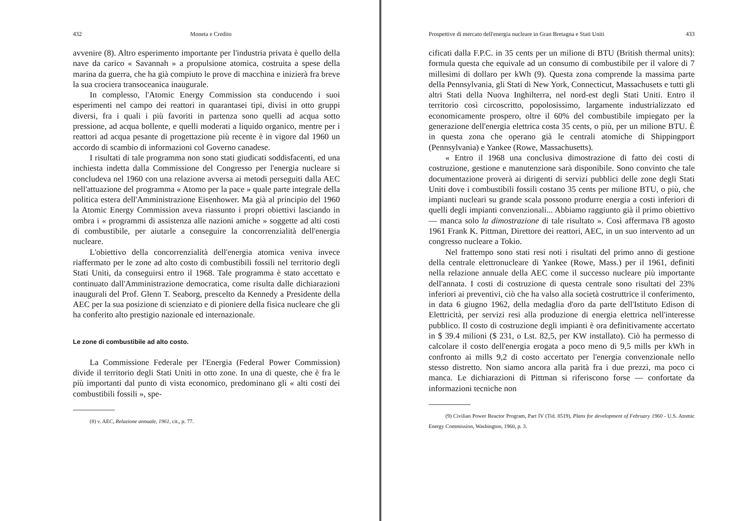432 Moneta e Credito
avvenire (8). Altro esperimento importante per l'industria privata è quello della nave da carico « Savannah » a propulsione atomica, costruita a spese della marina da guerra, che ha già compiuto le prove di macchina e inizierà fra breve la sua crociera transoceanica inaugurale.
In complesso, l'Atomic Energy Commission sta conducendo i suoi esperimenti nel campo dei reattori in quarantasei tipi, divisi in otto gruppi diversi, fra i quali i più favoriti in partenza sono quelli ad acqua sotto pressione, ad acqua bollente, e quelli moderati a liquido organico, mentre per i reattori ad acqua pesante di progettazione più recente è in vigore dal 1960 un accordo di scambio di informazioni col Governo canadese.
I risultati di tale programma non sono stati giudicati soddisfacenti, ed una inchiesta indetta dalla Commissione del Congresso per l'energia nucleare si concludeva nel 1960 con una relazione avversa ai metodi perseguiti dalla AEC nell'attuazione del programma « Atomo per la pace » quale parte integrale della politica estera dell'Amministrazione Eisenhower. Ma già al principio del 1960 la Atomic Energy Commission aveva riassunto i propri obiettivi lasciando in ombra i « programmi di assistenza alle nazioni amiche » soggette ad alti costi di combustibile, per aiutarle a conseguire la concorrenzialità dell'energia nucleare.
L'obiettivo della concorrenzialità dell'energia atomica veniva invece riaffermato per le zone ad alto costo di combustibili fossili nel territorio degli Stati Uniti, da conseguirsi entro il 1968. Tale programma è stato accettato e continuato dall'Amministrazione democratica, come risulta dalle dichiarazioni inaugurali del Prof. Glenn T. Seaborg, prescelto da Kennedy a Presidente della AEC per la sua posizione di scienziato e di pioniere della fisica nucleare che gli ha conferito alto prestigio nazionale ed internazionale.
Le zone di combustibile ad alto costo.
La Commissione Federale per l'Energia (Federal Power Commission) divide il territorio degli Stati Uniti in otto zone. In una di queste, che è fra le più importanti dal punto di vista economico, predominano gli « alti costi dei combustibili fossili », spe-
(8) v. AEC, Relazione annuale, 1961, cit., p. 77.
Prospettive di mercato dell'energia nucleare in Gran Bretagna e Stati Uniti 433
cificati dalla F.P.C. in 35 cents per un milione di BTU (British thermal units): formula questa che equivale ad un consumo di combustibile per il valore di 7 millesimi di dollaro per kWh (9). Questa zona comprende la massima parte della Pennsylvania, gli Stati di New York, Connecticut, Massachusets e tutti gli altri Stati della Nuova Inghilterra, nel nord-est degli Stati Uniti. Entro il territorio così circoscritto, popolosissimo, largamente industrializzato ed economicamente prospero, oltre il 60% del combustibile impiegato per la generazione dell'energia elettrica costa 35 cents, o più, per un milione BTU. È in questa zona che operano già le centrali atomiche di Shippingport (Pennsylvania) e Yankee (Rowe, Massachusetts).
« Entro il 1968 una conclusiva dimostrazione di fatto dei costi di costruzione, gestione e manutenzione sarà disponibile. Sono convinto che tale documentazione proverà ai dirigenti di servizi pubblici delle zone degli Stati Uniti dove i combustibili fossili costano 35 cents per milione BTU, o più, che impianti nucleari su grande scala possono produrre energia a costi inferiori di quelli degli impianti convenzionali... Abbiamo raggiunto già il primo obiettivo — manca solo la dimostrazione di tale risultato ». Così affermava l'8 agosto 1961 Frank K. Pittman, Direttore dei reattori, AEC, in un suo intervento ad un congresso nucleare a Tokio.
Nel frattempo sono stati resi noti i risultati del primo anno di gestione della centrale elettronucleare di Yankee (Rowe, Mass.) per il 1961, definiti nella relazione annuale della AEC come il successo nucleare più importante dell'annata. I costi di costruzione di questa centrale sono risultati del 23% inferiori ai preventivi, ciò che ha valso alla società costruttrice il conferimento, in data 6 giugno 1962, della medaglia d'oro da parte dell'Istituto Edison di Elettricità, per servizi resi alla produzione di energia elettrica nell'interesse pubblico. Il costo di costruzione degli impianti è ora definitivamente accertato in $ 39.4 milioni ($ 231, o Lst. 82,5, per KW installato). Ciò ha permesso di calcolare il costo dell'energia erogata a poco meno di 9,5 mills per kWh in confronto ai mills 9,2 di costo accertato per l'energia convenzionale nello stesso distretto. Non siamo ancora alla parità fra i due prezzi, ma poco ci manca. Le dichiarazioni di Pittman si riferiscono forse — confortate da informazioni tecniche non
(9) Civilian Power Reactor Program, Part IV (Tid. 8519), Plans for development of February 1960 - U.S. Atomic Energy Commission, Washington, 1960, p. 3.